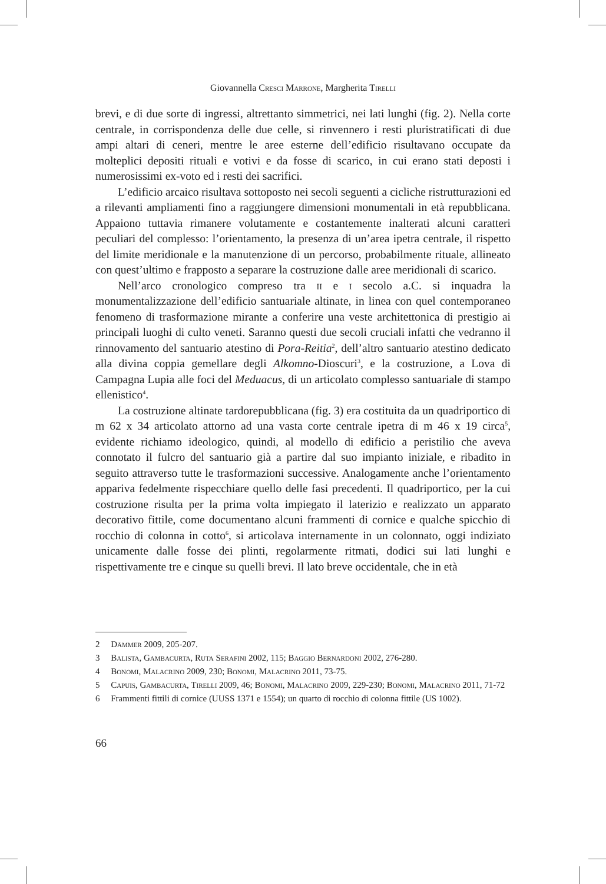Giovannella Cresci Marrone, Margherita Tirelli
brevi, e di due sorte di ingressi, altrettanto simmetrici, nei lati lunghi (fig. 2). Nella corte centrale, in corrispondenza delle due celle, si rinvennero i resti pluristratificati di due ampi altari di ceneri, mentre le aree esterne dell’edificio risultavano occupate da molteplici depositi rituali e votivi e da fosse di scarico, in cui erano stati deposti i numerosissimi ex-voto ed i resti dei sacrifici.
L’edificio arcaico risultava sottoposto nei secoli seguenti a cicliche ristrutturazioni ed a rilevanti ampliamenti fino a raggiungere dimensioni monumentali in età repubblicana. Appaiono tuttavia rimanere volutamente e costantemente inalterati alcuni caratteri peculiari del complesso: l’orientamento, la presenza di un’area ipetra centrale, il rispetto del limite meridionale e la manutenzione di un percorso, probabilmente rituale, allineato con quest’ultimo e frapposto a separare la costruzione dalle aree meridionali di scarico.
Nell’arco cronologico compreso tra ii e i secolo a.C. si inquadra la monumentalizzazione dell’edificio santuariale altinate, in linea con quel contemporaneo fenomeno di trasformazione mirante a conferire una veste architettonica di prestigio ai principali luoghi di culto veneti. Saranno questi due secoli cruciali infatti che vedranno il rinnovamento del santuario atestino di Pora-Reitia<sup>2</sup>, dell’altro santuario atestino dedicato alla divina coppia gemellare degli Alkomno-Dioscuri<sup>3</sup>, e la costruzione, a Lova di Campagna Lupia alle foci del Meduacus, di un articolato complesso santuariale di stampo ellenistico<sup>4</sup>.
La costruzione altinate tardorepubblicana (fig. 3) era costituita da un quadriportico di m 62 x 34 articolato attorno ad una vasta corte centrale ipetra di m 46 x 19 circa<sup>5</sup>, evidente richiamo ideologico, quindi, al modello di edificio a peristilio che aveva connotato il fulcro del santuario già a partire dal suo impianto iniziale, e ribadito in seguito attraverso tutte le trasformazioni successive. Analogamente anche l’orientamento appariva fedelmente rispecchiare quello delle fasi precedenti. Il quadriportico, per la cui costruzione risulta per la prima volta impiegato il laterizio e realizzato un apparato decorativo fittile, come documentano alcuni frammenti di cornice e qualche spicchio di rocchio di colonna in cotto<sup>6</sup>, si articolava internamente in un colonnato, oggi indiziato unicamente dalle fosse dei plinti, regolarmente ritmati, dodici sui lati lunghi e rispettivamente tre e cinque su quelli brevi. Il lato breve occidentale, che in età
2 Dämmer 2009, 205-207.
3 Balista, Gambacurta, Ruta Serafini 2002, 115; Baggio Bernardoni 2002, 276-280.
4 Bonomi, Malacrino 2009, 230; Bonomi, Malacrino 2011, 73-75.
5 Capuis, Gambacurta, Tirelli 2009, 46; Bonomi, Malacrino 2009, 229-230; Bonomi, Malacrino 2011, 71-72
6 Frammenti fittili di cornice (UUSS 1371 e 1554); un quarto di rocchio di colonna fittile (US 1002).
66